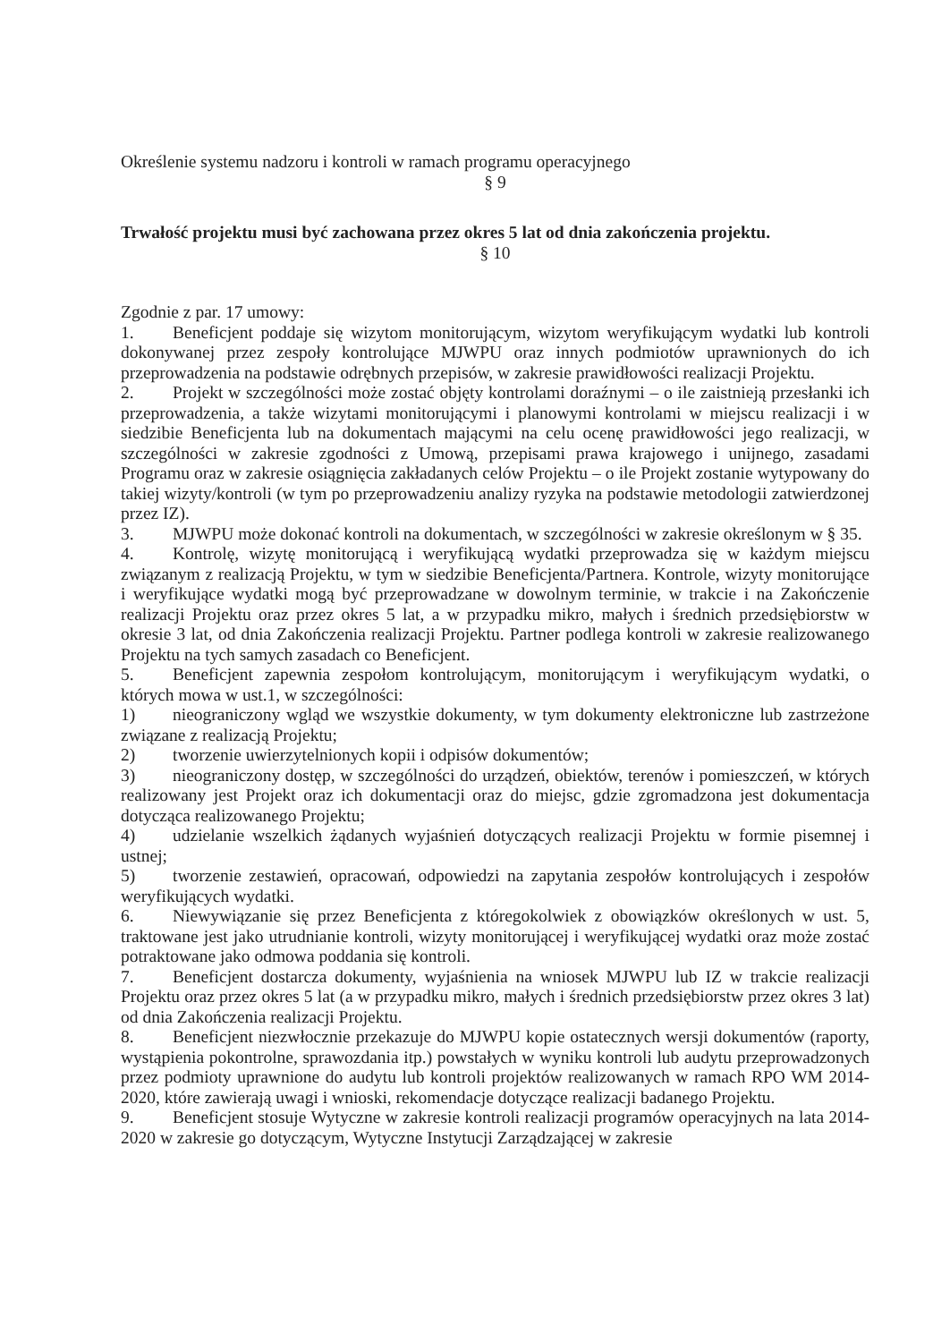Określenie systemu nadzoru i kontroli w ramach programu operacyjnego
§ 9
Trwałość projektu musi być zachowana przez okres 5 lat od dnia zakończenia projektu.
§ 10
Zgodnie z par. 17 umowy:
1. Beneficjent poddaje się wizytom monitorującym, wizytom weryfikującym wydatki lub kontroli dokonywanej przez zespoły kontrolujące MJWPU oraz innych podmiotów uprawnionych do ich przeprowadzenia na podstawie odrębnych przepisów, w zakresie prawidłowości realizacji Projektu.
2. Projekt w szczególności może zostać objęty kontrolami doraźnymi – o ile zaistnieją przesłanki ich przeprowadzenia, a także wizytami monitorującymi i planowymi kontrolami w miejscu realizacji i w siedzibie Beneficjenta lub na dokumentach mającymi na celu ocenę prawidłowości jego realizacji, w szczególności w zakresie zgodności z Umową, przepisami prawa krajowego i unijnego, zasadami Programu oraz w zakresie osiągnięcia zakładanych celów Projektu – o ile Projekt zostanie wytypowany do takiej wizyty/kontroli (w tym po przeprowadzeniu analizy ryzyka na podstawie metodologii zatwierdzonej przez IZ).
3. MJWPU może dokonać kontroli na dokumentach, w szczególności w zakresie określonym w § 35.
4. Kontrolę, wizytę monitorującą i weryfikującą wydatki przeprowadza się w każdym miejscu związanym z realizacją Projektu, w tym w siedzibie Beneficjenta/Partnera. Kontrole, wizyty monitorujące i weryfikujące wydatki mogą być przeprowadzane w dowolnym terminie, w trakcie i na Zakończenie realizacji Projektu oraz przez okres 5 lat, a w przypadku mikro, małych i średnich przedsiębiorstw w okresie 3 lat, od dnia Zakończenia realizacji Projektu. Partner podlega kontroli w zakresie realizowanego Projektu na tych samych zasadach co Beneficjent.
5. Beneficjent zapewnia zespołom kontrolującym, monitorującym i weryfikującym wydatki, o których mowa w ust.1, w szczególności:
1) nieograniczony wgląd we wszystkie dokumenty, w tym dokumenty elektroniczne lub zastrzeżone związane z realizacją Projektu;
2) tworzenie uwierzytelnionych kopii i odpisów dokumentów;
3) nieograniczony dostęp, w szczególności do urządzeń, obiektów, terenów i pomieszczeń, w których realizowany jest Projekt oraz ich dokumentacji oraz do miejsc, gdzie zgromadzona jest dokumentacja dotycząca realizowanego Projektu;
4) udzielanie wszelkich żądanych wyjaśnień dotyczących realizacji Projektu w formie pisemnej i ustnej;
5) tworzenie zestawień, opracowań, odpowiedzi na zapytania zespołów kontrolujących i zespołów weryfikujących wydatki.
6. Niewywiązanie się przez Beneficjenta z któregokolwiek z obowiązków określonych w ust. 5, traktowane jest jako utrudnianie kontroli, wizyty monitorującej i weryfikującej wydatki oraz może zostać potraktowane jako odmowa poddania się kontroli.
7. Beneficjent dostarcza dokumenty, wyjaśnienia na wniosek MJWPU lub IZ w trakcie realizacji Projektu oraz przez okres 5 lat (a w przypadku mikro, małych i średnich przedsiębiorstw przez okres 3 lat) od dnia Zakończenia realizacji Projektu.
8. Beneficjent niezwłocznie przekazuje do MJWPU kopie ostatecznych wersji dokumentów (raporty, wystąpienia pokontrolne, sprawozdania itp.) powstałych w wyniku kontroli lub audytu przeprowadzonych przez podmioty uprawnione do audytu lub kontroli projektów realizowanych w ramach RPO WM 2014-2020, które zawierają uwagi i wnioski, rekomendacje dotyczące realizacji badanego Projektu.
9. Beneficjent stosuje Wytyczne w zakresie kontroli realizacji programów operacyjnych na lata 2014-2020 w zakresie go dotyczącym, Wytyczne Instytucji Zarządzającej w zakresie